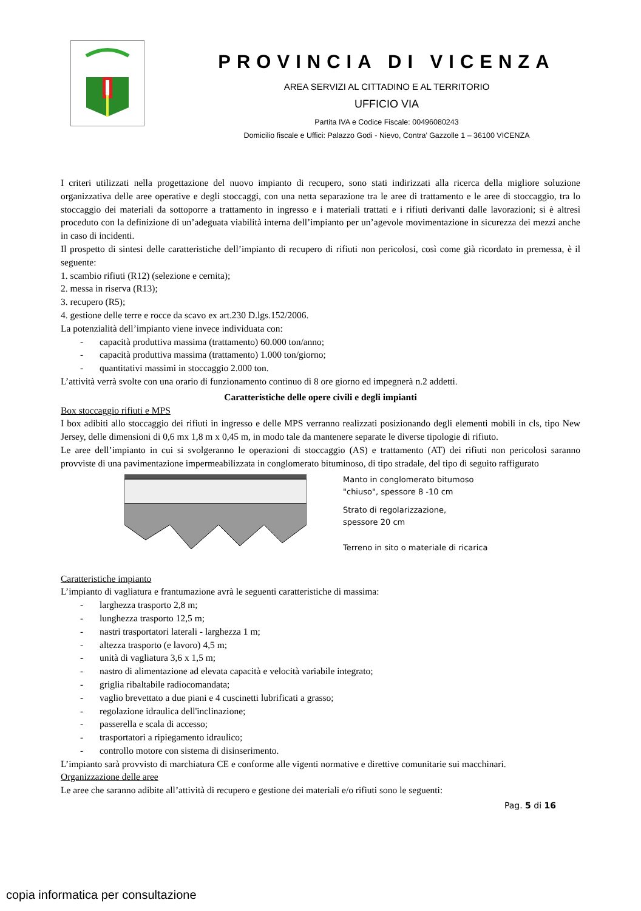PROVINCIA DI VICENZA
AREA SERVIZI AL CITTADINO E AL TERRITORIO
UFFICIO VIA
Partita IVA e Codice Fiscale: 00496080243
Domicilio fiscale e Uffici: Palazzo Godi - Nievo, Contra’ Gazzolle 1 – 36100 VICENZA
I criteri utilizzati nella progettazione del nuovo impianto di recupero, sono stati indirizzati alla ricerca della migliore soluzione organizzativa delle aree operative e degli stoccaggi, con una netta separazione tra le aree di trattamento e le aree di stoccaggio, tra lo stoccaggio dei materiali da sottoporre a trattamento in ingresso e i materiali trattati e i rifiuti derivanti dalle lavorazioni; si è altresì proceduto con la definizione di un’adeguata viabilità interna dell’impianto per un’agevole movimentazione in sicurezza dei mezzi anche in caso di incidenti.
Il prospetto di sintesi delle caratteristiche dell’impianto di recupero di rifiuti non pericolosi, così come già ricordato in premessa, è il seguente:
1. scambio rifiuti (R12) (selezione e cernita);
2. messa in riserva (R13);
3. recupero (R5);
4. gestione delle terre e rocce da scavo ex art.230 D.lgs.152/2006.
La potenzialità dell’impianto viene invece individuata con:
- capacità produttiva massima (trattamento) 60.000 ton/anno;
- capacità produttiva massima (trattamento) 1.000 ton/giorno;
- quantitativi massimi in stoccaggio 2.000 ton.
L’attività verrà svolte con una orario di funzionamento continuo di 8 ore giorno ed impegnerà n.2 addetti.
Caratteristiche delle opere civili e degli impianti
Box stoccaggio rifiuti e MPS
I box adibiti allo stoccaggio dei rifiuti in ingresso e delle MPS verranno realizzati posizionando degli elementi mobili in cls, tipo New Jersey, delle dimensioni di 0,6 mx 1,8 m x 0,45 m, in modo tale da mantenere separate le diverse tipologie di rifiuto.
Le aree dell’impianto in cui si svolgeranno le operazioni di stoccaggio (AS) e trattamento (AT) dei rifiuti non pericolosi saranno provviste di una pavimentazione impermeabilizzata in conglomerato bituminoso, di tipo stradale, del tipo di seguito raffigurato
Manto in conglomerato bitumoso
"chiuso", spessore 8 -10 cm
Strato di regolarizzazione,
spessore 20 cm
Terreno in sito o materiale di ricarica
Caratteristiche impianto
L’impianto di vagliatura e frantumazione avrà le seguenti caratteristiche di massima:
- larghezza trasporto 2,8 m;
- lunghezza trasporto 12,5 m;
- nastri trasportatori laterali - larghezza 1 m;
- altezza trasporto (e lavoro) 4,5 m;
- unità di vagliatura 3,6 x 1,5 m;
- nastro di alimentazione ad elevata capacità e velocità variabile integrato;
- griglia ribaltabile radiocomandata;
- vaglio brevettato a due piani e 4 cuscinetti lubrificati a grasso;
- regolazione idraulica dell'inclinazione;
- passerella e scala di accesso;
- trasportatori a ripiegamento idraulico;
- controllo motore con sistema di disinserimento.
L’impianto sarà provvisto di marchiatura CE e conforme alle vigenti normative e direttive comunitarie sui macchinari.
Organizzazione delle aree
Le aree che saranno adibite all’attività di recupero e gestione dei materiali e/o rifiuti sono le seguenti:
Pag. 5 di 16
copia informatica per consultazione